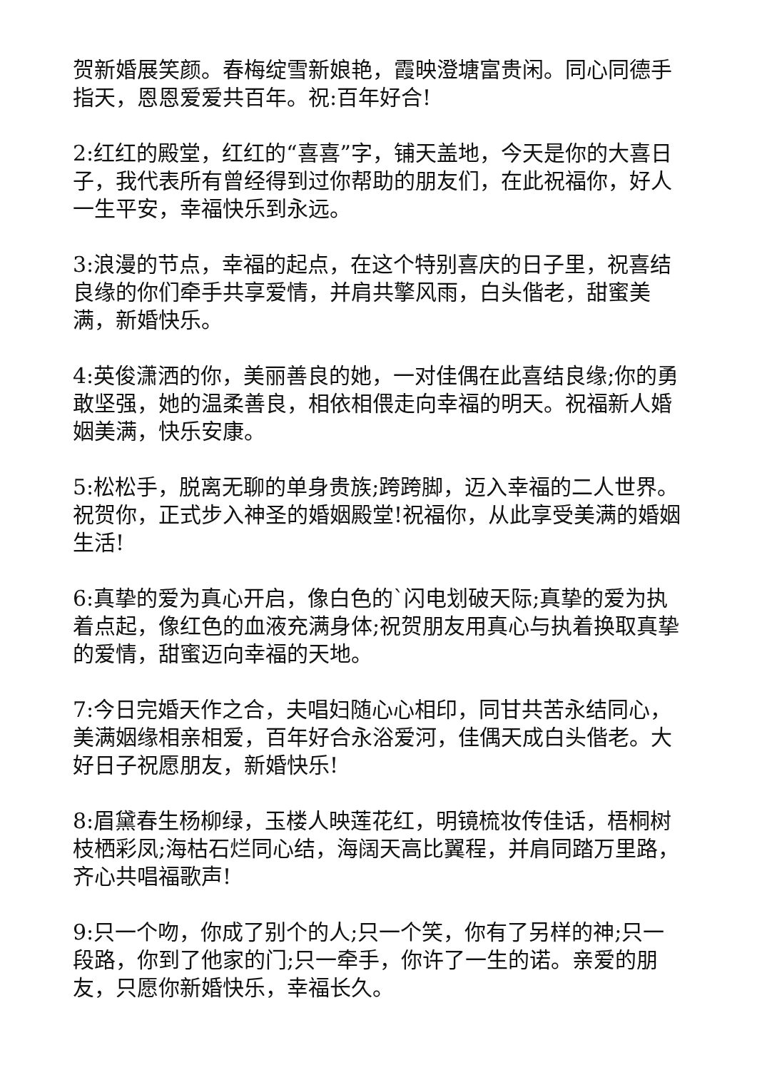贺新婚展笑颜。春梅绽雪新娘艳，霞映澄塘富贵闲。同心同德手指天，恩恩爱爱共百年。祝:百年好合!
2:红红的殿堂，红红的“喜喜”字，铺天盖地，今天是你的大喜日子，我代表所有曾经得到过你帮助的朋友们，在此祝福你，好人一生平安，幸福快乐到永远。
3:浪漫的节点，幸福的起点，在这个特别喜庆的日子里，祝喜结良缘的你们牵手共享爱情，并肩共擎风雨，白头偕老，甜蜜美满，新婚快乐。
4:英俊潇洒的你，美丽善良的她，一对佳偶在此喜结良缘;你的勇敢坚强，她的温柔善良，相依相偎走向幸福的明天。祝福新人婚姻美满，快乐安康。
5:松松手，脱离无聊的单身贵族;跨跨脚，迈入幸福的二人世界。祝贺你，正式步入神圣的婚姻殿堂!祝福你，从此享受美满的婚姻生活!
6:真挚的爱为真心开启，像白色的`闪电划破天际;真挚的爱为执着点起，像红色的血液充满身体;祝贺朋友用真心与执着换取真挚的爱情，甜蜜迈向幸福的天地。
7:今日完婚天作之合，夫唱妇随心心相印，同甘共苦永结同心，美满姻缘相亲相爱，百年好合永浴爱河，佳偶天成白头偕老。大好日子祝愿朋友，新婚快乐!
8:眉黛春生杨柳绿，玉楼人映莲花红，明镜梳妆传佳话，梧桐树枝栖彩凤;海枯石烂同心结，海阔天高比翼程，并肩同踏万里路，齐心共唱福歌声!
9:只一个吻，你成了别个的人;只一个笑，你有了另样的神;只一段路，你到了他家的门;只一牵手，你许了一生的诺。亲爱的朋友，只愿你新婚快乐，幸福长久。